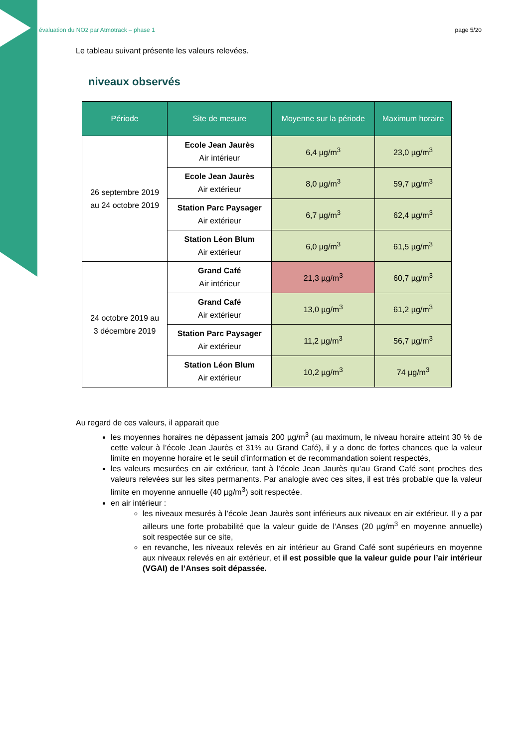évaluation du NO2 par Atmotrack – phase 1 page 5/20
Le tableau suivant présente les valeurs relevées.
niveaux observés
| Période | Site de mesure | Moyenne sur la période | Maximum horaire |
| --- | --- | --- | --- |
| 26 septembre 2019 au 24 octobre 2019 | Ecole Jean Jaurès Air intérieur | 6,4 µg/m<sup>3</sup> | 23,0 µg/m<sup>3</sup> |
| | Ecole Jean Jaurès Air extérieur | 8,0 µg/m<sup>3</sup> | 59,7 µg/m<sup>3</sup> |
| | Station Parc Paysager Air extérieur | 6,7 µg/m<sup>3</sup> | 62,4 µg/m<sup>3</sup> |
| | Station Léon Blum Air extérieur | 6,0 µg/m<sup>3</sup> | 61,5 µg/m<sup>3</sup> |
| 24 octobre 2019 au 3 décembre 2019 | Grand Café Air intérieur | 21,3 µg/m<sup>3</sup> | 60,7 µg/m<sup>3</sup> |
| | Grand Café Air extérieur | 13,0 µg/m<sup>3</sup> | 61,2 µg/m<sup>3</sup> |
| | Station Parc Paysager Air extérieur | 11,2 µg/m<sup>3</sup> | 56,7 µg/m<sup>3</sup> |
| | Station Léon Blum Air extérieur | 10,2 µg/m<sup>3</sup> | 74 µg/m<sup>3</sup> |
Au regard de ces valeurs, il apparait que
les moyennes horaires ne dépassent jamais 200 µg/m<sup>3</sup> (au maximum, le niveau horaire atteint 30 % de cette valeur à l’école Jean Jaurès et 31% au Grand Café), il y a donc de fortes chances que la valeur limite en moyenne horaire et le seuil d’information et de recommandation soient respectés,
les valeurs mesurées en air extérieur, tant à l’école Jean Jaurès qu’au Grand Café sont proches des valeurs relevées sur les sites permanents. Par analogie avec ces sites, il est très probable que la valeur limite en moyenne annuelle (40 µg/m<sup>3</sup>) soit respectée.
en air intérieur :
les niveaux mesurés à l’école Jean Jaurès sont inférieurs aux niveaux en air extérieur. Il y a par ailleurs une forte probabilité que la valeur guide de l’Anses (20 µg/m<sup>3</sup> en moyenne annuelle) soit respectée sur ce site,
en revanche, les niveaux relevés en air intérieur au Grand Café sont supérieurs en moyenne aux niveaux relevés en air extérieur, et il est possible que la valeur guide pour l’air intérieur (VGAI) de l’Anses soit dépassée.